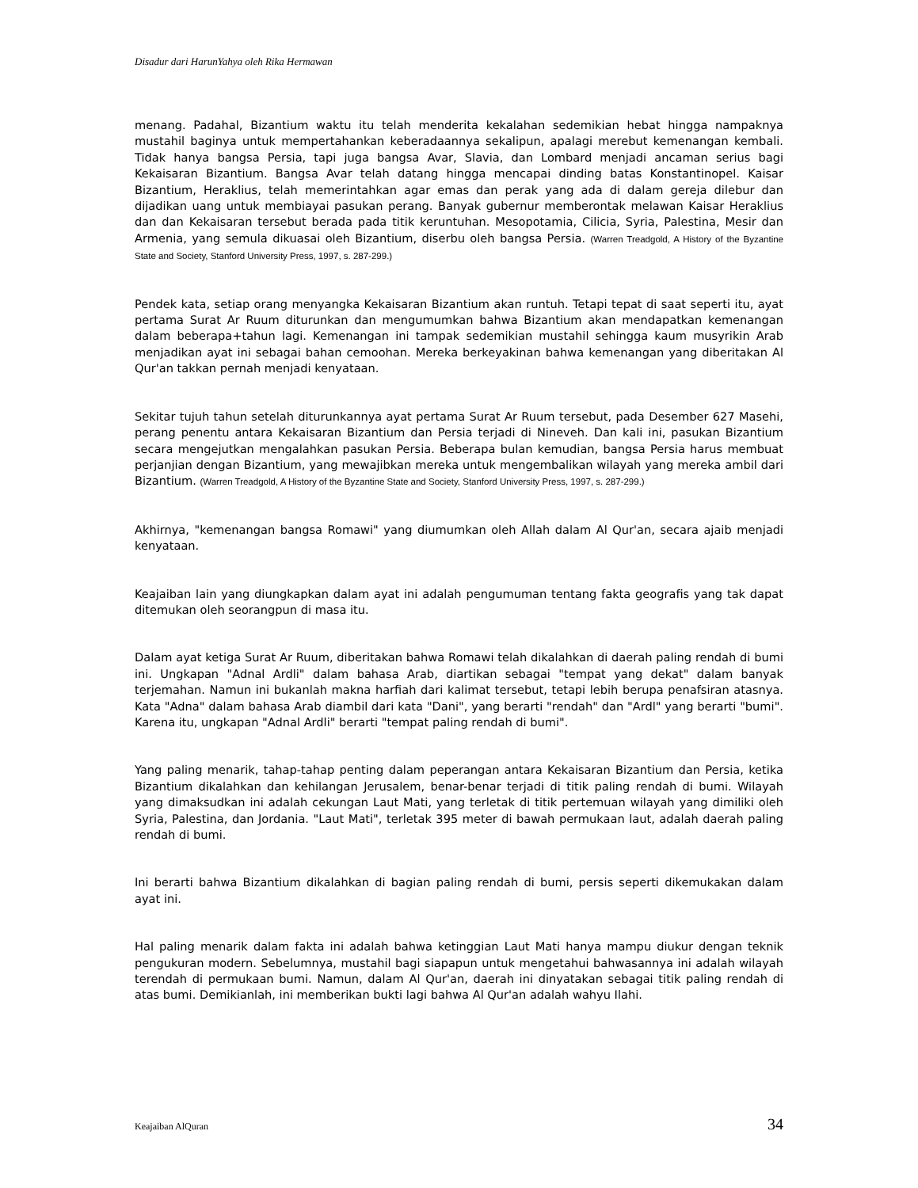Disadur dari HarunYahya oleh Rika Hermawan
menang. Padahal, Bizantium waktu itu telah menderita kekalahan sedemikian hebat hingga nampaknya mustahil baginya untuk mempertahankan keberadaannya sekalipun, apalagi merebut kemenangan kembali. Tidak hanya bangsa Persia, tapi juga bangsa Avar, Slavia, dan Lombard menjadi ancaman serius bagi Kekaisaran Bizantium. Bangsa Avar telah datang hingga mencapai dinding batas Konstantinopel. Kaisar Bizantium, Heraklius, telah memerintahkan agar emas dan perak yang ada di dalam gereja dilebur dan dijadikan uang untuk membiayai pasukan perang. Banyak gubernur memberontak melawan Kaisar Heraklius dan dan Kekaisaran tersebut berada pada titik keruntuhan. Mesopotamia, Cilicia, Syria, Palestina, Mesir dan Armenia, yang semula dikuasai oleh Bizantium, diserbu oleh bangsa Persia. (Warren Treadgold, A History of the Byzantine State and Society, Stanford University Press, 1997, s. 287-299.)
Pendek kata, setiap orang menyangka Kekaisaran Bizantium akan runtuh. Tetapi tepat di saat seperti itu, ayat pertama Surat Ar Ruum diturunkan dan mengumumkan bahwa Bizantium akan mendapatkan kemenangan dalam beberapa+tahun lagi. Kemenangan ini tampak sedemikian mustahil sehingga kaum musyrikin Arab menjadikan ayat ini sebagai bahan cemoohan. Mereka berkeyakinan bahwa kemenangan yang diberitakan Al Qur'an takkan pernah menjadi kenyataan.
Sekitar tujuh tahun setelah diturunkannya ayat pertama Surat Ar Ruum tersebut, pada Desember 627 Masehi, perang penentu antara Kekaisaran Bizantium dan Persia terjadi di Nineveh. Dan kali ini, pasukan Bizantium secara mengejutkan mengalahkan pasukan Persia. Beberapa bulan kemudian, bangsa Persia harus membuat perjanjian dengan Bizantium, yang mewajibkan mereka untuk mengembalikan wilayah yang mereka ambil dari Bizantium. (Warren Treadgold, A History of the Byzantine State and Society, Stanford University Press, 1997, s. 287-299.)
Akhirnya, "kemenangan bangsa Romawi" yang diumumkan oleh Allah dalam Al Qur'an, secara ajaib menjadi kenyataan.
Keajaiban lain yang diungkapkan dalam ayat ini adalah pengumuman tentang fakta geografis yang tak dapat ditemukan oleh seorangpun di masa itu.
Dalam ayat ketiga Surat Ar Ruum, diberitakan bahwa Romawi telah dikalahkan di daerah paling rendah di bumi ini. Ungkapan "Adnal Ardli" dalam bahasa Arab, diartikan sebagai "tempat yang dekat" dalam banyak terjemahan. Namun ini bukanlah makna harfiah dari kalimat tersebut, tetapi lebih berupa penafsiran atasnya. Kata "Adna" dalam bahasa Arab diambil dari kata "Dani", yang berarti "rendah" dan "Ardl" yang berarti "bumi". Karena itu, ungkapan "Adnal Ardli" berarti "tempat paling rendah di bumi".
Yang paling menarik, tahap-tahap penting dalam peperangan antara Kekaisaran Bizantium dan Persia, ketika Bizantium dikalahkan dan kehilangan Jerusalem, benar-benar terjadi di titik paling rendah di bumi. Wilayah yang dimaksudkan ini adalah cekungan Laut Mati, yang terletak di titik pertemuan wilayah yang dimiliki oleh Syria, Palestina, dan Jordania. "Laut Mati", terletak 395 meter di bawah permukaan laut, adalah daerah paling rendah di bumi.
Ini berarti bahwa Bizantium dikalahkan di bagian paling rendah di bumi, persis seperti dikemukakan dalam ayat ini.
Hal paling menarik dalam fakta ini adalah bahwa ketinggian Laut Mati hanya mampu diukur dengan teknik pengukuran modern. Sebelumnya, mustahil bagi siapapun untuk mengetahui bahwasannya ini adalah wilayah terendah di permukaan bumi. Namun, dalam Al Qur'an, daerah ini dinyatakan sebagai titik paling rendah di atas bumi. Demikianlah, ini memberikan bukti lagi bahwa Al Qur'an adalah wahyu Ilahi.
Keajaiban AlQuran 34